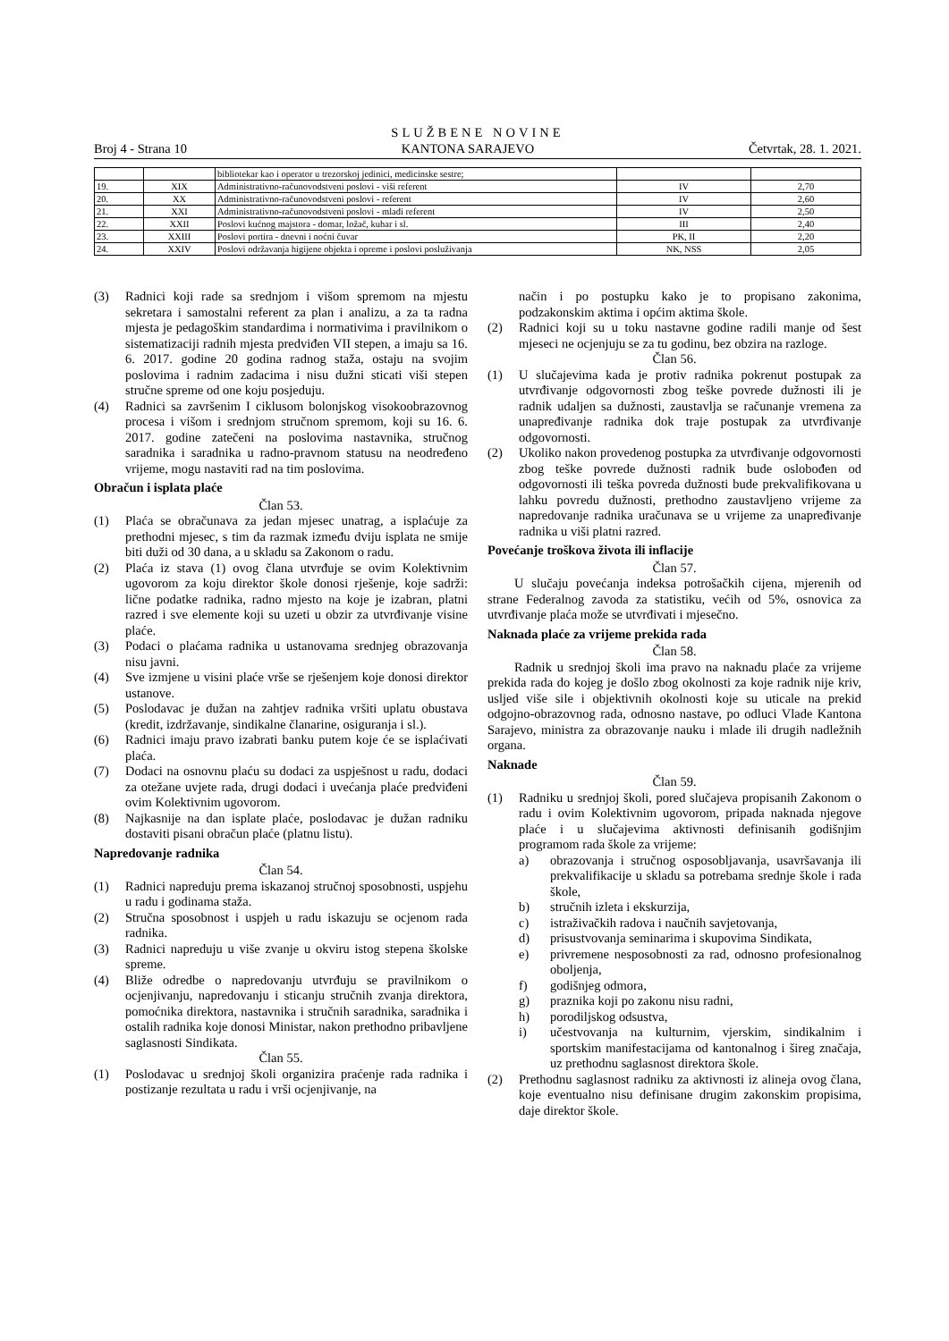SLUŽBENE NOVINE
Broj 4 - Strana 10 KANTONA SARAJEVO Četvrtak, 28. 1. 2021.
| | | bibliotekar kao i operator u trezorskoj jedinici, medicinske sestre; | | |
| 19. | XIX | Administrativno-računovodstveni poslovi - viši referent | IV | 2,70 |
| 20. | XX | Administrativno-računovodstveni poslovi - referent | IV | 2,60 |
| 21. | XXI | Administrativno-računovodstveni poslovi - mlađi referent | IV | 2,50 |
| 22. | XXII | Poslovi kućnog majstora - domar, ložač, kuhar i sl. | III | 2,40 |
| 23. | XXIII | Poslovi portira - dnevni i noćni čuvar | PK, II | 2,20 |
| 24. | XXIV | Poslovi održavanja higijene objekta i opreme i poslovi posluživanja | NK, NSS | 2,05 |
(3) Radnici koji rade sa srednjom i višom spremom na mjestu sekretara i samostalni referent za plan i analizu, a za ta radna mjesta je pedagoškim standardima i normativima i pravilnikom o sistematizaciji radnih mjesta predviđen VII stepen, a imaju sa 16. 6. 2017. godine 20 godina radnog staža, ostaju na svojim poslovima i radnim zadacima i nisu dužni sticati viši stepen stručne spreme od one koju posjeduju.
(4) Radnici sa završenim I ciklusom bolonjskog visokoobrazovnog procesa i višom i srednjom stručnom spremom, koji su 16. 6. 2017. godine zatečeni na poslovima nastavnika, stručnog saradnika i saradnika u radno-pravnom statusu na neodređeno vrijeme, mogu nastaviti rad na tim poslovima.
Obračun i isplata plaće
Član 53.
(1) Plaća se obračunava za jedan mjesec unatrag, a isplaćuje za prethodni mjesec, s tim da razmak između dviju isplata ne smije biti duži od 30 dana, a u skladu sa Zakonom o radu.
(2) Plaća iz stava (1) ovog člana utvrđuje se ovim Kolektivnim ugovorom za koju direktor škole donosi rješenje, koje sadrži: lične podatke radnika, radno mjesto na koje je izabran, platni razred i sve elemente koji su uzeti u obzir za utvrđivanje visine plaće.
(3) Podaci o plaćama radnika u ustanovama srednjeg obrazovanja nisu javni.
(4) Sve izmjene u visini plaće vrše se rješenjem koje donosi direktor ustanove.
(5) Poslodavac je dužan na zahtjev radnika vršiti uplatu obustava (kredit, izdržavanje, sindikalne članarine, osiguranja i sl.).
(6) Radnici imaju pravo izabrati banku putem koje će se isplaćivati plaća.
(7) Dodaci na osnovnu plaću su dodaci za uspješnost u radu, dodaci za otežane uvjete rada, drugi dodaci i uvećanja plaće predviđeni ovim Kolektivnim ugovorom.
(8) Najkasnije na dan isplate plaće, poslodavac je dužan radniku dostaviti pisani obračun plaće (platnu listu).
Napredovanje radnika
Član 54.
(1) Radnici napreduju prema iskazanoj stručnoj sposobnosti, uspjehu u radu i godinama staža.
(2) Stručna sposobnost i uspjeh u radu iskazuju se ocjenom rada radnika.
(3) Radnici napreduju u više zvanje u okviru istog stepena školske spreme.
(4) Bliže odredbe o napredovanju utvrđuju se pravilnikom o ocjenjivanju, napredovanju i sticanju stručnih zvanja direktora, pomoćnika direktora, nastavnika i stručnih saradnika, saradnika i ostalih radnika koje donosi Ministar, nakon prethodno pribavljene saglasnosti Sindikata.
Član 55.
(1) Poslodavac u srednjoj školi organizira praćenje rada radnika i postizanje rezultata u radu i vrši ocjenjivanje, na
način i po postupku kako je to propisano zakonima, podzakonskim aktima i općim aktima škole.
(2) Radnici koji su u toku nastavne godine radili manje od šest mjeseci ne ocjenjuju se za tu godinu, bez obzira na razloge.
Član 56.
(1) U slučajevima kada je protiv radnika pokrenut postupak za utvrđivanje odgovornosti zbog teške povrede dužnosti ili je radnik udaljen sa dužnosti, zaustavlja se računanje vremena za unapređivanje radnika dok traje postupak za utvrđivanje odgovornosti.
(2) Ukoliko nakon provedenog postupka za utvrđivanje odgovornosti zbog teške povrede dužnosti radnik bude oslobođen od odgovornosti ili teška povreda dužnosti bude prekvalifikovana u lahku povredu dužnosti, prethodno zaustavljeno vrijeme za napredovanje radnika uračunava se u vrijeme za unapređivanje radnika u viši platni razred.
Povećanje troškova života ili inflacije
Član 57.
U slučaju povećanja indeksa potrošačkih cijena, mjerenih od strane Federalnog zavoda za statistiku, većih od 5%, osnovica za utvrđivanje plaća može se utvrđivati i mjesečno.
Naknada plaće za vrijeme prekida rada
Član 58.
Radnik u srednjoj školi ima pravo na naknadu plaće za vrijeme prekida rada do kojeg je došlo zbog okolnosti za koje radnik nije kriv, usljed više sile i objektivnih okolnosti koje su uticale na prekid odgojno-obrazovnog rada, odnosno nastave, po odluci Vlade Kantona Sarajevo, ministra za obrazovanje nauku i mlade ili drugih nadležnih organa.
Naknade
Član 59.
(1) Radniku u srednjoj školi, pored slučajeva propisanih Zakonom o radu i ovim Kolektivnim ugovorom, pripada naknada njegove plaće i u slučajevima aktivnosti definisanih godišnjim programom rada škole za vrijeme:
a) obrazovanja i stručnog osposobljavanja, usavršavanja ili prekvalifikacije u skladu sa potrebama srednje škole i rada škole,
b) stručnih izleta i ekskurzija,
c) istraživačkih radova i naučnih savjetovanja,
d) prisustvovanja seminarima i skupovima Sindikata,
e) privremene nesposobnosti za rad, odnosno profesionalnog oboljenja,
f) godišnjeg odmora,
g) praznika koji po zakonu nisu radni,
h) porodiljskog odsustva,
i) učestvovanja na kulturnim, vjerskim, sindikalnim i sportskim manifestacijama od kantonalnog i šireg značaja, uz prethodnu saglasnost direktora škole.
(2) Prethodnu saglasnost radniku za aktivnosti iz alineja ovog člana, koje eventualno nisu definisane drugim zakonskim propisima, daje direktor škole.